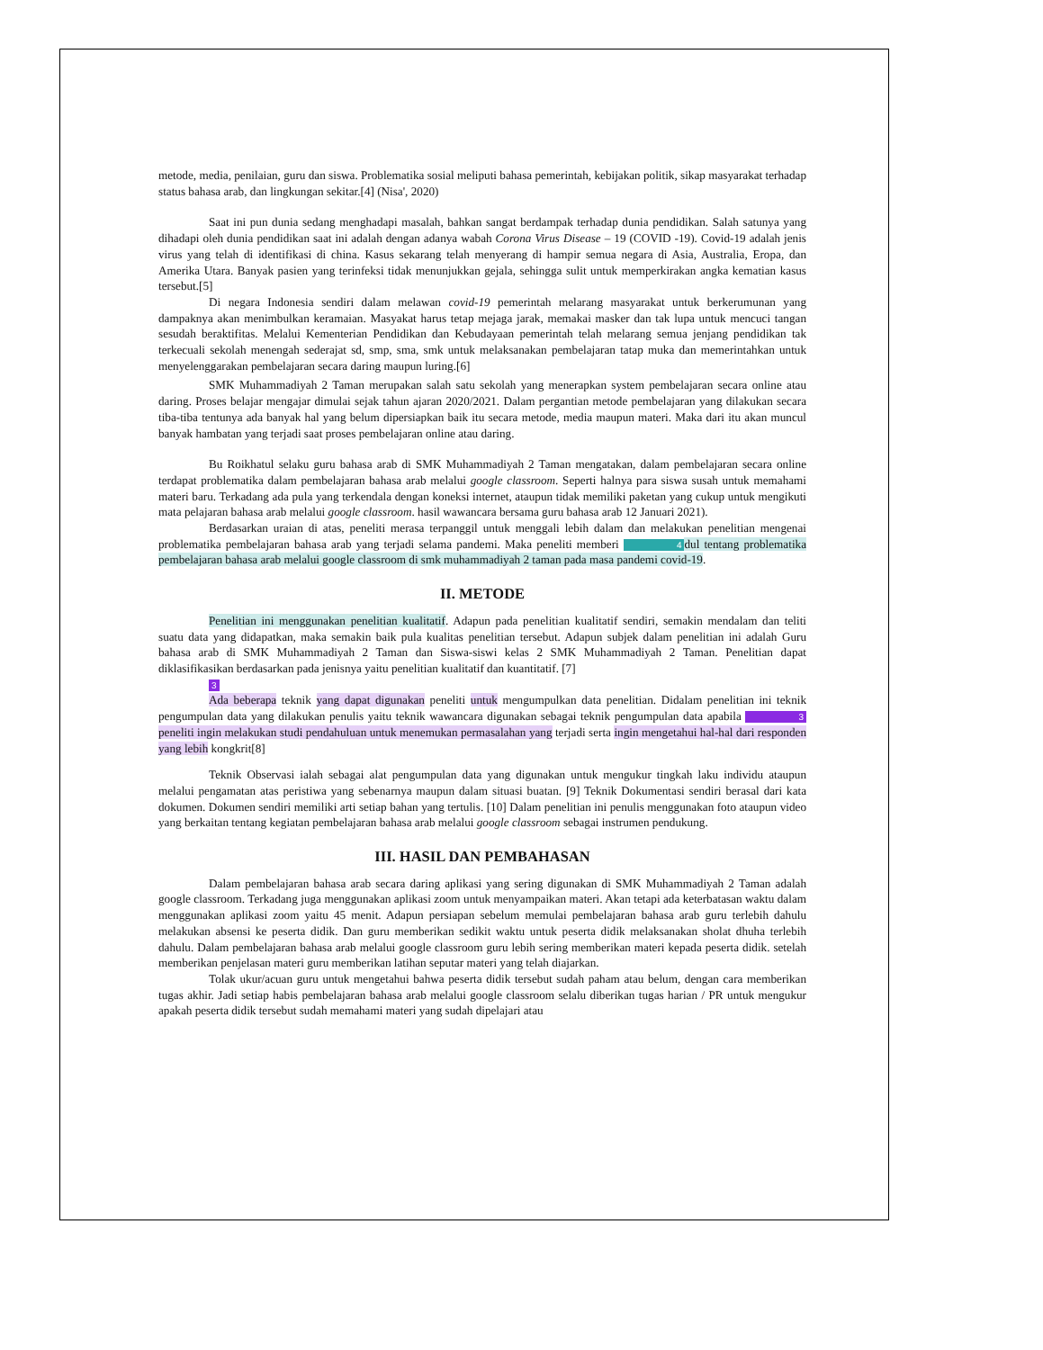metode, media, penilaian, guru dan siswa. Problematika sosial meliputi bahasa pemerintah, kebijakan politik, sikap masyarakat terhadap status bahasa arab, dan lingkungan sekitar.[4] (Nisa', 2020)
Saat ini pun dunia sedang menghadapi masalah, bahkan sangat berdampak terhadap dunia pendidikan. Salah satunya yang dihadapi oleh dunia pendidikan saat ini adalah dengan adanya wabah Corona Virus Disease – 19 (COVID -19). Covid-19 adalah jenis virus yang telah di identifikasi di china. Kasus sekarang telah menyerang di hampir semua negara di Asia, Australia, Eropa, dan Amerika Utara. Banyak pasien yang terinfeksi tidak menunjukkan gejala, sehingga sulit untuk memperkirakan angka kematian kasus tersebut.[5]
Di negara Indonesia sendiri dalam melawan covid-19 pemerintah melarang masyarakat untuk berkerumunan yang dampaknya akan menimbulkan keramaian. Masyakat harus tetap mejaga jarak, memakai masker dan tak lupa untuk mencuci tangan sesudah beraktifitas. Melalui Kementerian Pendidikan dan Kebudayaan pemerintah telah melarang semua jenjang pendidikan tak terkecuali sekolah menengah sederajat sd, smp, sma, smk untuk melaksanakan pembelajaran tatap muka dan memerintahkan untuk menyelenggarakan pembelajaran secara daring maupun luring.[6]
SMK Muhammadiyah 2 Taman merupakan salah satu sekolah yang menerapkan system pembelajaran secara online atau daring. Proses belajar mengajar dimulai sejak tahun ajaran 2020/2021. Dalam pergantian metode pembelajaran yang dilakukan secara tiba-tiba tentunya ada banyak hal yang belum dipersiapkan baik itu secara metode, media maupun materi. Maka dari itu akan muncul banyak hambatan yang terjadi saat proses pembelajaran online atau daring.
Bu Roikhatul selaku guru bahasa arab di SMK Muhammadiyah 2 Taman mengatakan, dalam pembelajaran secara online terdapat problematika dalam pembelajaran bahasa arab melalui google classroom. Seperti halnya para siswa susah untuk memahami materi baru. Terkadang ada pula yang terkendala dengan koneksi internet, ataupun tidak memiliki paketan yang cukup untuk mengikuti mata pelajaran bahasa arab melalui google classroom. hasil wawancara bersama guru bahasa arab 12 Januari 2021).
Berdasarkan uraian di atas, peneliti merasa terpanggil untuk menggali lebih dalam dan melakukan penelitian mengenai problematika pembelajaran bahasa arab yang terjadi selama pandemi. Maka peneliti memberi 4 dul tentang problematika pembelajaran bahasa arab melalui google classroom di smk muhammadiyah 2 taman pada masa pandemi covid-19.
II. METODE
Penelitian ini menggunakan penelitian kualitatif. Adapun pada penelitian kualitatif sendiri, semakin mendalam dan teliti suatu data yang didapatkan, maka semakin baik pula kualitas penelitian tersebut. Adapun subjek dalam penelitian ini adalah Guru bahasa arab di SMK Muhammadiyah 2 Taman dan Siswa-siswi kelas 2 SMK Muhammadiyah 2 Taman. Penelitian dapat diklasifikasikan berdasarkan pada jenisnya yaitu penelitian kualitatif dan kuantitatif. [7]
3
Ada beberapa teknik yang dapat digunakan peneliti untuk mengumpulkan data penelitian. Didalam penelitian ini teknik pengumpulan data yang dilakukan penulis yaitu teknik wawancara digunakan sebagai teknik pengumpulan data apabila 3 peneliti ingin melakukan studi pendahuluan untuk menemukan permasalahan yang terjadi serta ingin mengetahui hal-hal dari responden yang lebih kongkrit[8]
Teknik Observasi ialah sebagai alat pengumpulan data yang digunakan untuk mengukur tingkah laku individu ataupun melalui pengamatan atas peristiwa yang sebenarnya maupun dalam situasi buatan. [9] Teknik Dokumentasi sendiri berasal dari kata dokumen. Dokumen sendiri memiliki arti setiap bahan yang tertulis. [10] Dalam penelitian ini penulis menggunakan foto ataupun video yang berkaitan tentang kegiatan pembelajaran bahasa arab melalui google classroom sebagai instrumen pendukung.
III. HASIL DAN PEMBAHASAN
Dalam pembelajaran bahasa arab secara daring aplikasi yang sering digunakan di SMK Muhammadiyah 2 Taman adalah google classroom. Terkadang juga menggunakan aplikasi zoom untuk menyampaikan materi. Akan tetapi ada keterbatasan waktu dalam menggunakan aplikasi zoom yaitu 45 menit. Adapun persiapan sebelum memulai pembelajaran bahasa arab guru terlebih dahulu melakukan absensi ke peserta didik. Dan guru memberikan sedikit waktu untuk peserta didik melaksanakan sholat dhuha terlebih dahulu. Dalam pembelajaran bahasa arab melalui google classroom guru lebih sering memberikan materi kepada peserta didik. setelah memberikan penjelasan materi guru memberikan latihan seputar materi yang telah diajarkan.
Tolak ukur/acuan guru untuk mengetahui bahwa peserta didik tersebut sudah paham atau belum, dengan cara memberikan tugas akhir. Jadi setiap habis pembelajaran bahasa arab melalui google classroom selalu diberikan tugas harian / PR untuk mengukur apakah peserta didik tersebut sudah memahami materi yang sudah dipelajari atau